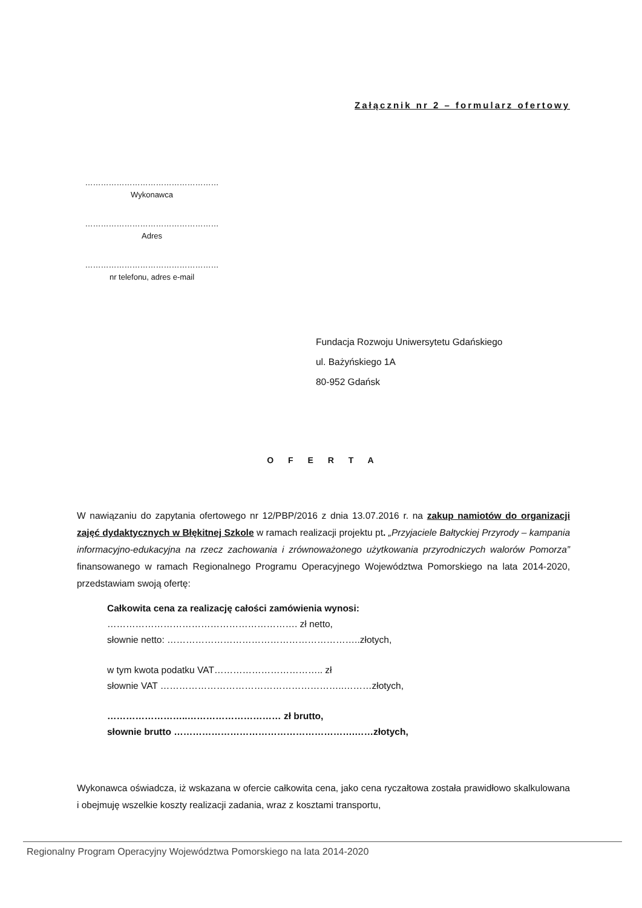Załącznik nr 2 – formularz ofertowy
……………………………………………
Wykonawca
……………………………………………
Adres
……………………………………………
nr telefonu, adres e-mail
Fundacja Rozwoju Uniwersytetu Gdańskiego
ul. Bażyńskiego 1A
80-952 Gdańsk
O F E R T A
W nawiązaniu do zapytania ofertowego nr 12/PBP/2016 z dnia 13.07.2016 r. na zakup namiotów do organizacji zajęć dydaktycznych w Błękitnej Szkole w ramach realizacji projektu pt. „Przyjaciele Bałtyckiej Przyrody – kampania informacyjno-edukacyjna na rzecz zachowania i zrównoważonego użytkowania przyrodniczych walorów Pomorza” finansowanego w ramach Regionalnego Programu Operacyjnego Województwa Pomorskiego na lata 2014-2020, przedstawiam swoją ofertę:
Całkowita cena za realizację całości zamówienia wynosi:
……………………………………………………. zł netto,
słownie netto: ……………………………………………………..złotych,
w tym kwota podatku VAT…………………………….. zł
słownie VAT …………………………………………………..………złotych,
……………………..………………………… zł brutto,
słownie brutto ………………………………………………….……złotych,
Wykonawca oświadcza, iż wskazana w ofercie całkowita cena, jako cena ryczałtowa została prawidłowo skalkulowana i obejmuję wszelkie koszty realizacji zadania, wraz z kosztami transportu,
Regionalny Program Operacyjny Województwa Pomorskiego na lata 2014-2020